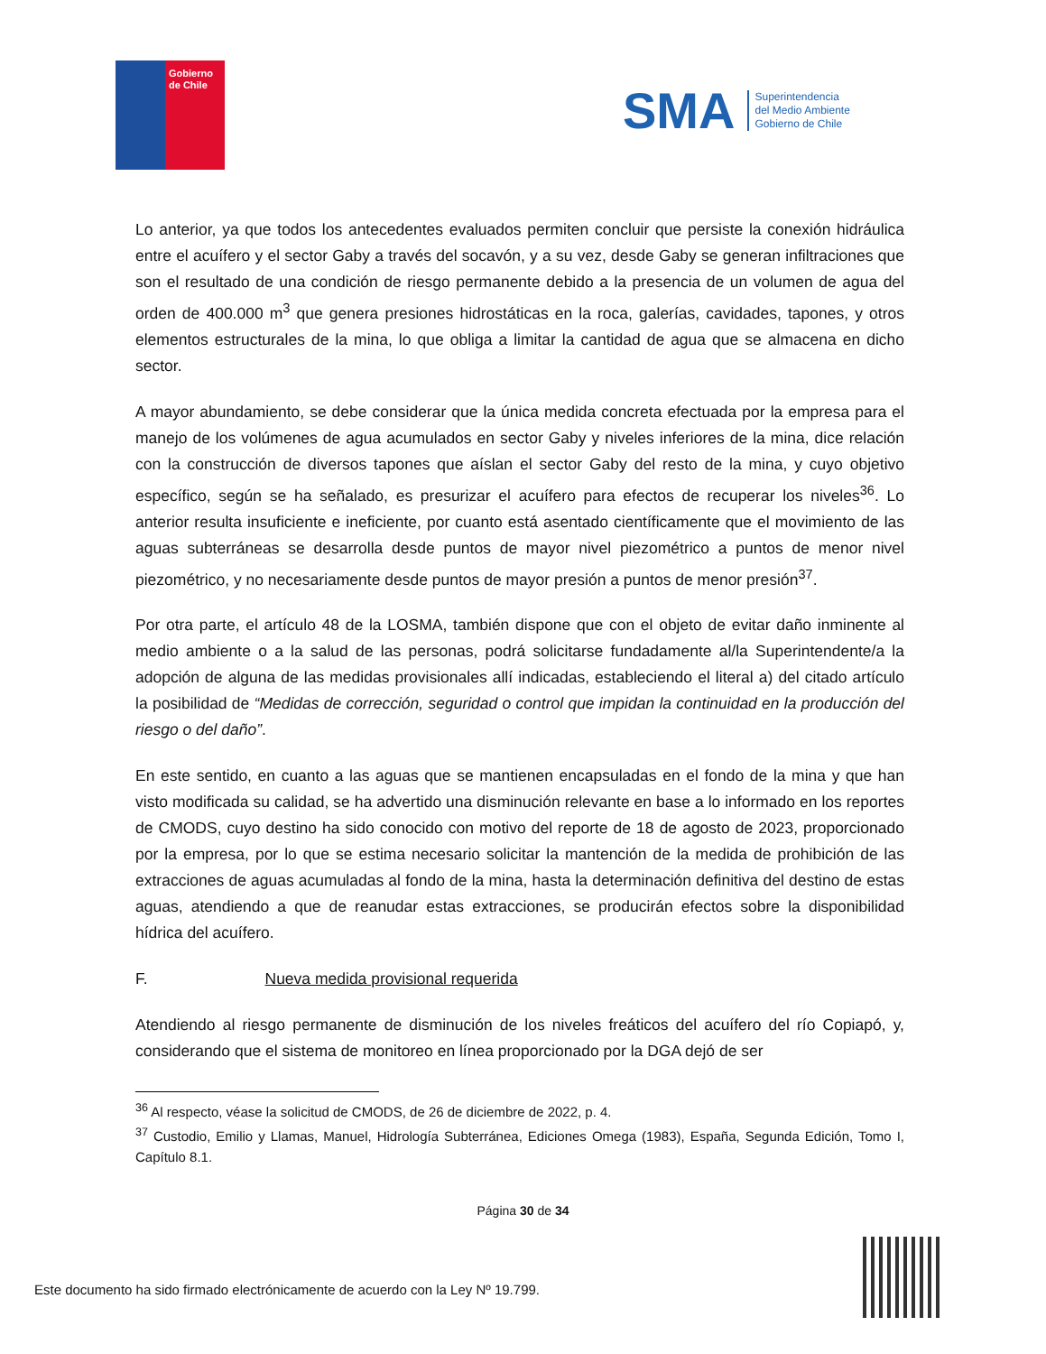Gobierno
de Chile
SMA
Superintendencia
del Medio Ambiente
Gobierno de Chile
Lo anterior, ya que todos los antecedentes evaluados permiten concluir que persiste la conexión hidráulica entre el acuífero y el sector Gaby a través del socavón, y a su vez, desde Gaby se generan infiltraciones que son el resultado de una condición de riesgo permanente debido a la presencia de un volumen de agua del orden de 400.000 m<sup>3</sup> que genera presiones hidrostáticas en la roca, galerías, cavidades, tapones, y otros elementos estructurales de la mina, lo que obliga a limitar la cantidad de agua que se almacena en dicho sector.
A mayor abundamiento, se debe considerar que la única medida concreta efectuada por la empresa para el manejo de los volúmenes de agua acumulados en sector Gaby y niveles inferiores de la mina, dice relación con la construcción de diversos tapones que aíslan el sector Gaby del resto de la mina, y cuyo objetivo específico, según se ha señalado, es presurizar el acuífero para efectos de recuperar los niveles<sup>36</sup>. Lo anterior resulta insuficiente e ineficiente, por cuanto está asentado científicamente que el movimiento de las aguas subterráneas se desarrolla desde puntos de mayor nivel piezométrico a puntos de menor nivel piezométrico, y no necesariamente desde puntos de mayor presión a puntos de menor presión<sup>37</sup>.
Por otra parte, el artículo 48 de la LOSMA, también dispone que con el objeto de evitar daño inminente al medio ambiente o a la salud de las personas, podrá solicitarse fundadamente al/la Superintendente/a la adopción de alguna de las medidas provisionales allí indicadas, estableciendo el literal a) del citado artículo la posibilidad de “Medidas de corrección, seguridad o control que impidan la continuidad en la producción del riesgo o del daño”.
En este sentido, en cuanto a las aguas que se mantienen encapsuladas en el fondo de la mina y que han visto modificada su calidad, se ha advertido una disminución relevante en base a lo informado en los reportes de CMODS, cuyo destino ha sido conocido con motivo del reporte de 18 de agosto de 2023, proporcionado por la empresa, por lo que se estima necesario solicitar la mantención de la medida de prohibición de las extracciones de aguas acumuladas al fondo de la mina, hasta la determinación definitiva del destino de estas aguas, atendiendo a que de reanudar estas extracciones, se producirán efectos sobre la disponibilidad hídrica del acuífero.
F. Nueva medida provisional requerida
Atendiendo al riesgo permanente de disminución de los niveles freáticos del acuífero del río Copiapó, y, considerando que el sistema de monitoreo en línea proporcionado por la DGA dejó de ser
<sup>36</sup> Al respecto, véase la solicitud de CMODS, de 26 de diciembre de 2022, p. 4.
<sup>37</sup> Custodio, Emilio y Llamas, Manuel, Hidrología Subterránea, Ediciones Omega (1983), España, Segunda Edición, Tomo I, Capítulo 8.1.
Página 30 de 34
Este documento ha sido firmado electrónicamente de acuerdo con la Ley Nº 19.799.